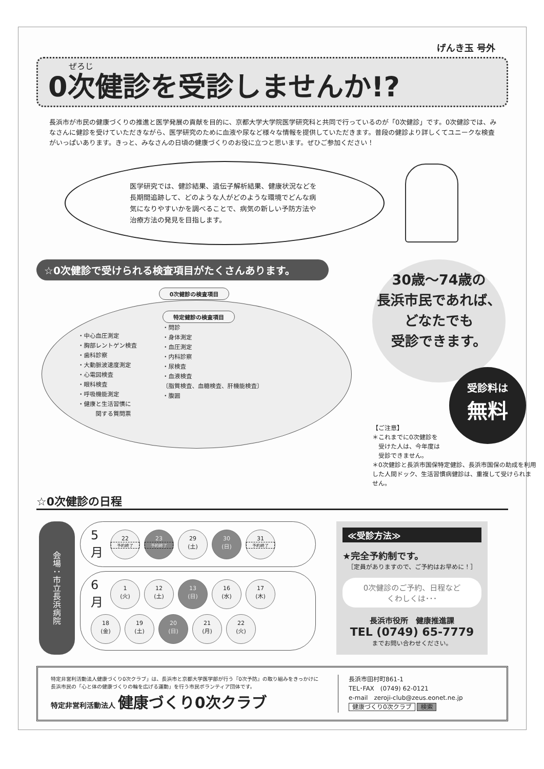げんき玉 号外
ぜろじ
0次健診を受診しませんか!?
長浜市が市民の健康づくりの推進と医学発展の貢献を目的に、京都大学大学院医学研究科と共同で行っているのが「0次健診」です。0次健診では、みなさんに健診を受けていただきながら、医学研究のために血液や尿など様々な情報を提供していただきます。普段の健診より詳しくてユニークな検査がいっぱいあります。きっと、みなさんの日頃の健康づくりのお役に立つと思います。ぜひご参加ください！
医学研究では、健診結果、遺伝子解析結果、健康状況などを長期間追跡して、どのような人がどのような環境でどんな病気になりやすいかを調べることで、病気の新しい予防方法や治療方法の発見を目指します。
☆0次健診で受けられる検査項目がたくさんあります。
0次健診の検査項目
・中心血圧測定
・胸部レントゲン検査
・歯科診察
・大動脈波速度測定
・心電図検査
・眼科検査
・呼吸機能測定
・健康と生活習慣に
　　　関する質問票
特定健診の検査項目
・問診
・身体測定
・血圧測定
・内科診察
・尿検査
・血液検査
〔脂質検査、血糖検査、肝機能検査〕
・腹囲
30歳～74歳の
長浜市民であれば、
どなたでも
受診できます。
受診料は
無料
【ご注意】
＊これまでに0次健診を
　受けた人は、今年度は
　受診できません。
＊0次健診と長浜市国保特定健診、長浜市国保の助成を利用した人間ドック、生活習慣病健診は、重複して受けられません。
☆0次健診の日程
会場：市立長浜病院
5月
22
予約終了
23
予約終了
29
(土)
30
(日)
31
予約終了
6月
1
(火)
12
(土)
13
(日)
16
(水)
17
(木)
18
(金)
19
(土)
20
(日)
21
(月)
22
(火)
≪受診方法≫
★完全予約制です。
［定員がありますので、ご予約はお早めに！］
0次健診のご予約、日程など
くわしくは･･･
長浜市役所　健康推進課
TEL (0749) 65-7779
までお問い合わせください。
特定非営利活動法人健康づくり0次クラブ」は、長浜市と京都大学医学部が行う『0次予防』の取り組みをきっかけに
長浜市民の「心と体の健康づくりの輪を広げる運動」を行う市民ボランティア団体です。
特定非営利活動法人 健康づくり0次クラブ
長浜市田村町861-1
TEL･FAX　(0749) 62-0121
e-mail　zeroji-club@zeus.eonet.ne.jp
健康づくり0次クラブ 検索